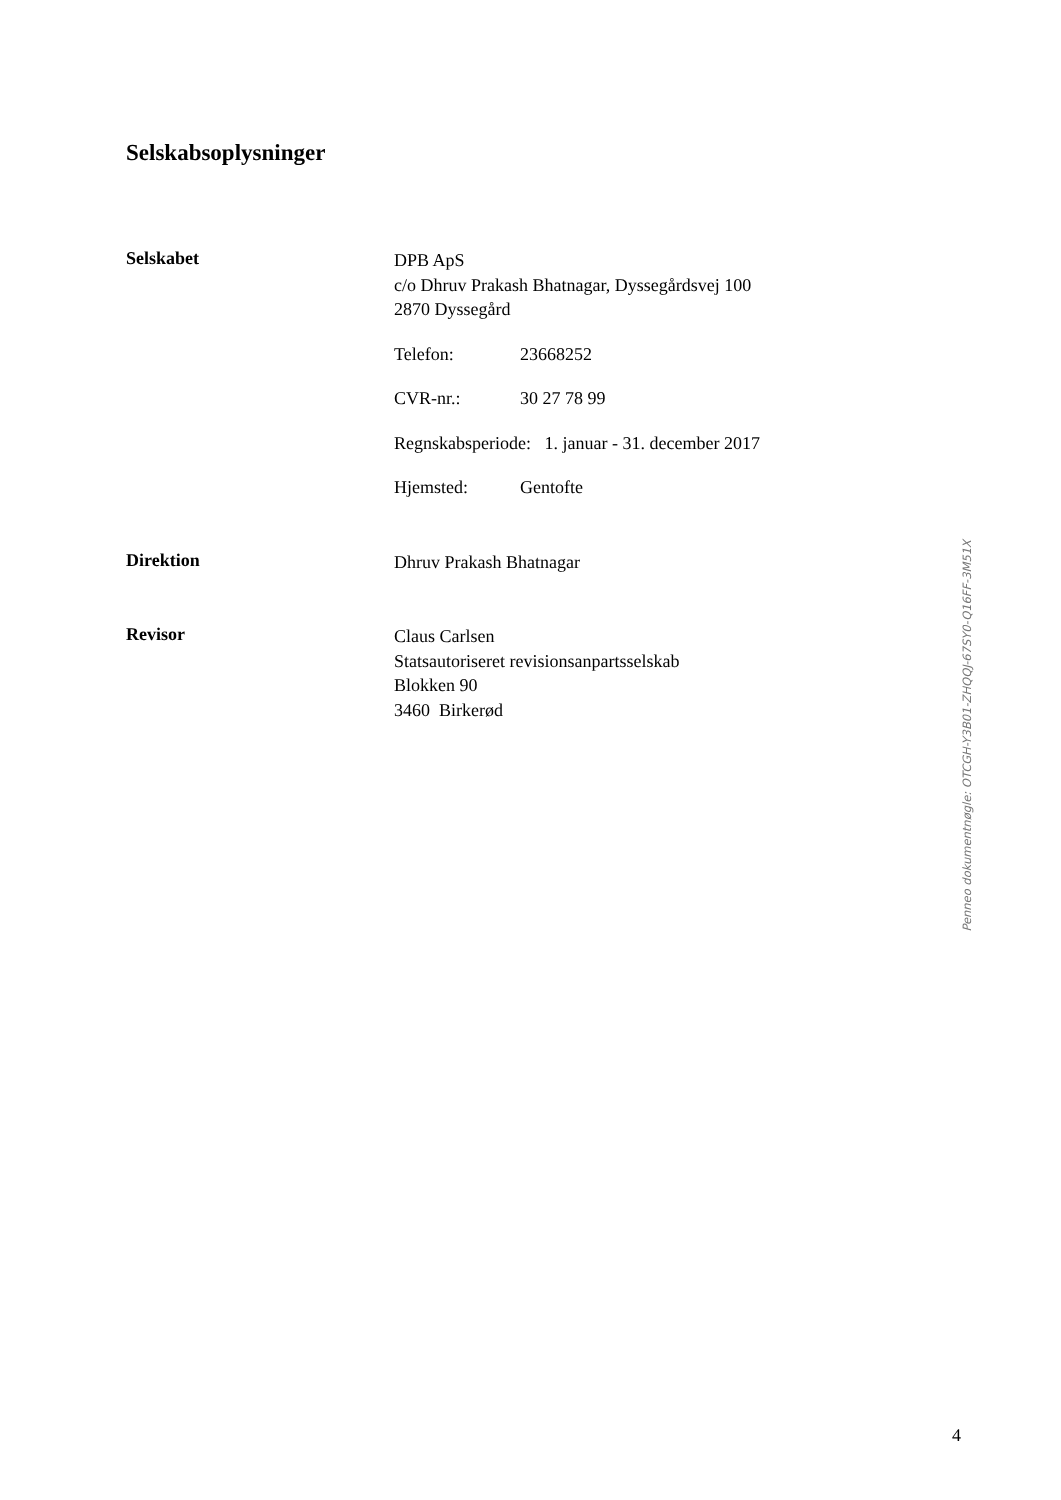Selskabsoplysninger
Selskabet
DPB ApS
c/o Dhruv Prakash Bhatnagar, Dyssegårdsvej 100
2870 Dyssegård
Telefon: 23668252
CVR-nr.: 30 27 78 99
Regnskabsperiode: 1. januar - 31. december 2017
Hjemsted: Gentofte
Direktion
Dhruv Prakash Bhatnagar
Revisor
Claus Carlsen
Statsautoriseret revisionsanpartsselskab
Blokken 90
3460 Birkerød
Penneo dokumentnøgle: OTCGH-Y3B01-ZHQQJ-67SY0-Q16FF-3M51X
4